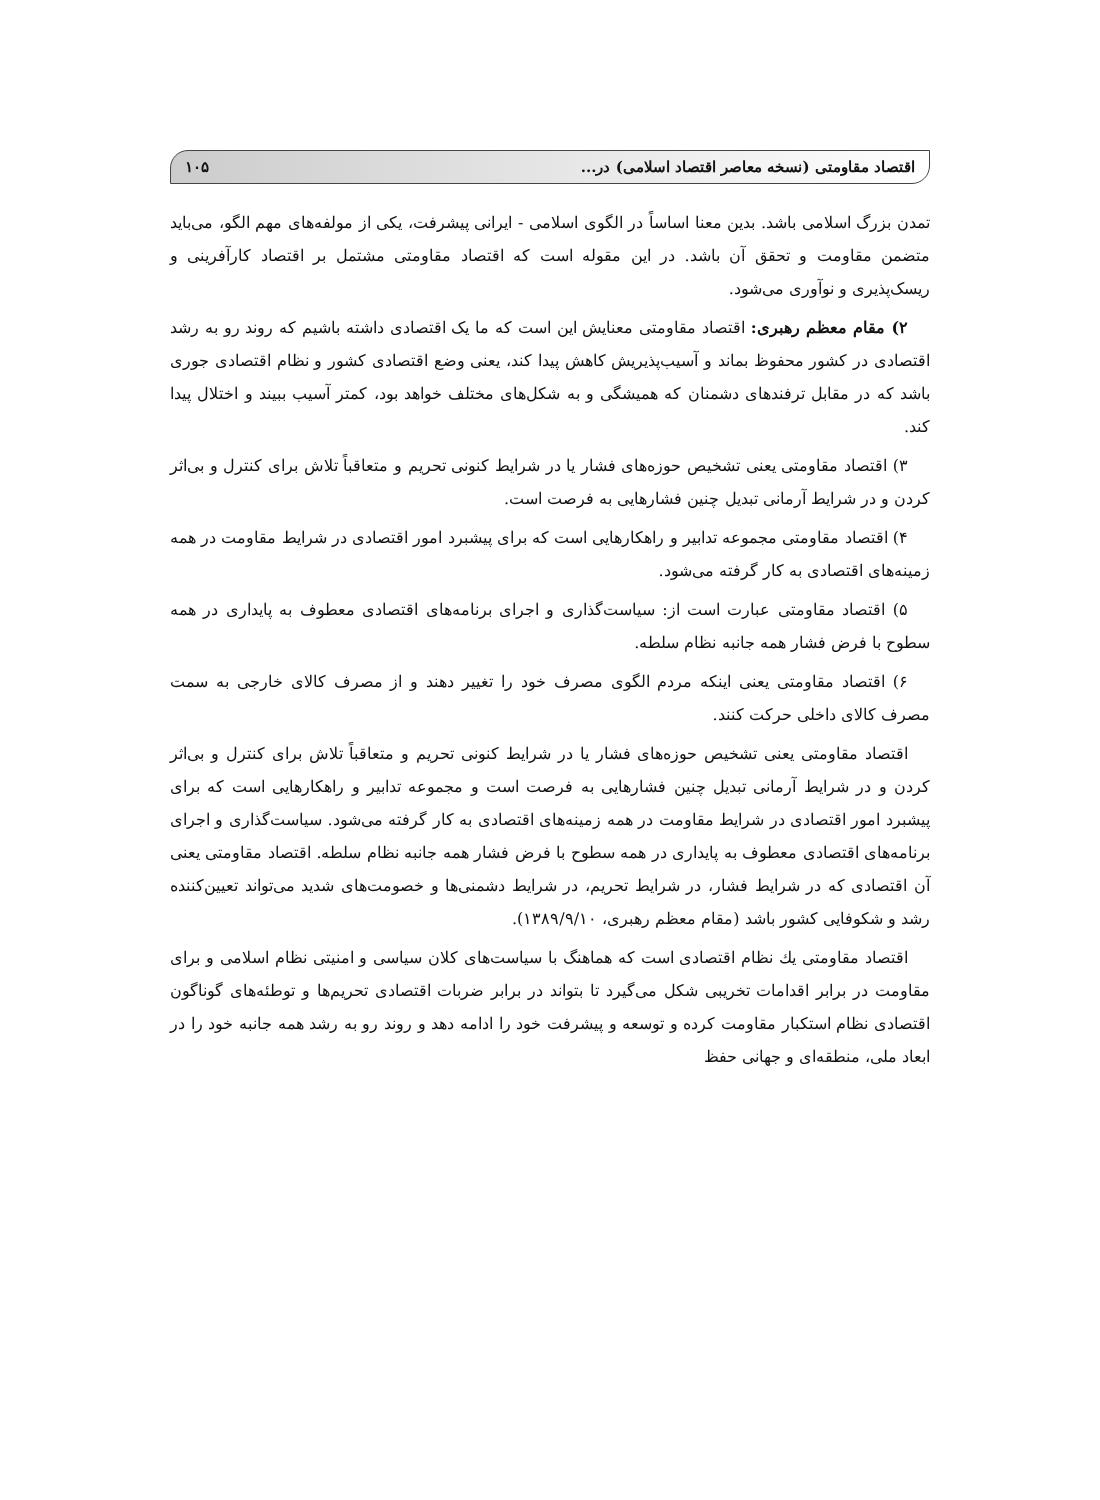اقتصاد مقاومتی (نسخه معاصر اقتصاد اسلامی) در... ۱۰۵
تمدن بزرگ اسلامی باشد. بدین معنا اساساً در الگوی اسلامی - ایرانی پیشرفت، یکی از مولفه‌های مهم الگو، می‌باید متضمن مقاومت و تحقق آن باشد. در این مقوله است که اقتصاد مقاومتی مشتمل بر اقتصاد کارآفرینی و ریسک‌پذیری و نوآوری می‌شود.
۲) مقام معظم رهبری: اقتصاد مقاومتی معنایش این است که ما یک اقتصادی داشته باشیم که روند رو به رشد اقتصادی در کشور محفوظ بماند و آسیب‌پذیریش کاهش پیدا کند، یعنی وضع اقتصادی کشور و نظام اقتصادی جوری باشد که در مقابل ترفندهای دشمنان که همیشگی و به شکل‌های مختلف خواهد بود، کمتر آسیب ببیند و اختلال پیدا کند.
۳) اقتصاد مقاومتی یعنی تشخیص حوزه‌های فشار یا در شرایط کنونی تحریم و متعاقباً تلاش برای کنترل و بی‌اثر کردن و در شرایط آرمانی تبدیل چنین فشارهایی به فرصت است.
۴) اقتصاد مقاومتی مجموعه تدابیر و راهکارهایی است که برای پیشبرد امور اقتصادی در شرایط مقاومت در همه زمینه‌های اقتصادی به کار گرفته می‌شود.
۵) اقتصاد مقاومتی عبارت است از: سیاست‌گذاری و اجرای برنامه‌های اقتصادی معطوف به پایداری در همه سطوح با فرض فشار همه جانبه نظام سلطه.
۶) اقتصاد مقاومتی یعنی اینکه مردم الگوی مصرف خود را تغییر دهند و از مصرف کالای خارجی به سمت مصرف کالای داخلی حرکت کنند.
اقتصاد مقاومتی یعنی تشخیص حوزه‌های فشار یا در شرایط کنونی تحریم و متعاقباً تلاش برای کنترل و بی‌اثر کردن و در شرایط آرمانی تبدیل چنین فشارهایی به فرصت است و مجموعه تدابیر و راهکارهایی است که برای پیشبرد امور اقتصادی در شرایط مقاومت در همه زمینه‌های اقتصادی به کار گرفته می‌شود. سیاست‌گذاری و اجرای برنامه‌های اقتصادی معطوف به پایداری در همه سطوح با فرض فشار همه جانبه نظام سلطه. اقتصاد مقاومتی یعنی آن اقتصادی که در شرایط فشار، در شرایط تحریم، در شرایط دشمنی‌ها و خصومت‌های شدید می‌تواند تعیین‌کننده رشد و شکوفایی کشور باشد (مقام معظم رهبری، ۱۳۸۹/۹/۱۰).
اقتصاد مقاومتی يك نظام اقتصادی است که هماهنگ با سیاست‌های کلان سیاسی و امنیتی نظام اسلامی و برای مقاومت در برابر اقدامات تخریبی شکل می‌گیرد تا بتواند در برابر ضربات اقتصادی تحریم‌ها و توطئه‌های گوناگون اقتصادی نظام استکبار مقاومت کرده و توسعه و پیشرفت خود را ادامه دهد و روند رو به رشد همه جانبه خود را در ابعاد ملی، منطقه‌ای و جهانی حفظ